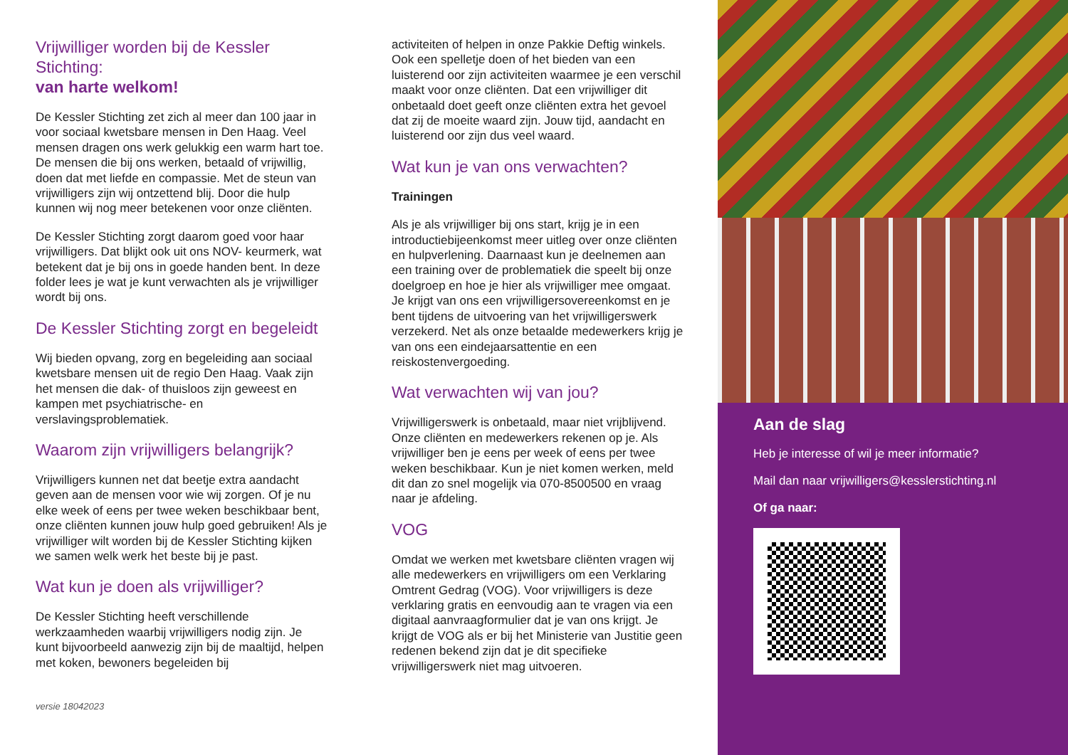Vrijwilliger worden bij de Kessler Stichting:
van harte welkom!
De Kessler Stichting zet zich al meer dan 100 jaar in voor sociaal kwetsbare mensen in Den Haag. Veel mensen dragen ons werk gelukkig een warm hart toe. De mensen die bij ons werken, betaald of vrijwillig, doen dat met liefde en compassie. Met de steun van vrijwilligers zijn wij ontzettend blij. Door die hulp kunnen wij nog meer betekenen voor onze cliënten.
De Kessler Stichting zorgt daarom goed voor haar vrijwilligers. Dat blijkt ook uit ons NOV- keurmerk, wat betekent dat je bij ons in goede handen bent. In deze folder lees je wat je kunt verwachten als je vrijwilliger wordt bij ons.
De Kessler Stichting zorgt en begeleidt
Wij bieden opvang, zorg en begeleiding aan sociaal kwetsbare mensen uit de regio Den Haag. Vaak zijn het mensen die dak- of thuisloos zijn geweest en kampen met psychiatrische- en verslavingsproblematiek.
Waarom zijn vrijwilligers belangrijk?
Vrijwilligers kunnen net dat beetje extra aandacht geven aan de mensen voor wie wij zorgen. Of je nu elke week of eens per twee weken beschikbaar bent, onze cliënten kunnen jouw hulp goed gebruiken! Als je vrijwilliger wilt worden bij de Kessler Stichting kijken we samen welk werk het beste bij je past.
Wat kun je doen als vrijwilliger?
De Kessler Stichting heeft verschillende werkzaamheden waarbij vrijwilligers nodig zijn. Je kunt bijvoorbeeld aanwezig zijn bij de maaltijd, helpen met koken, bewoners begeleiden bij
versie 18042023
activiteiten of helpen in onze Pakkie Deftig winkels. Ook een spelletje doen of het bieden van een luisterend oor zijn activiteiten waarmee je een verschil maakt voor onze cliënten. Dat een vrijwilliger dit onbetaald doet geeft onze cliënten extra het gevoel dat zij de moeite waard zijn. Jouw tijd, aandacht en luisterend oor zijn dus veel waard.
Wat kun je van ons verwachten?
Trainingen
Als je als vrijwilliger bij ons start, krijg je in een introductiebijeenkomst meer uitleg over onze cliënten en hulpverlening. Daarnaast kun je deelnemen aan een training over de problematiek die speelt bij onze doelgroep en hoe je hier als vrijwilliger mee omgaat. Je krijgt van ons een vrijwilligersovereenkomst en je bent tijdens de uitvoering van het vrijwilligerswerk verzekerd. Net als onze betaalde medewerkers krijg je van ons een eindejaarsattentie en een reiskostenvergoeding.
Wat verwachten wij van jou?
Vrijwilligerswerk is onbetaald, maar niet vrijblijvend. Onze cliënten en medewerkers rekenen op je. Als vrijwilliger ben je eens per week of eens per twee weken beschikbaar. Kun je niet komen werken, meld dit dan zo snel mogelijk via 070-8500500 en vraag naar je afdeling.
VOG
Omdat we werken met kwetsbare cliënten vragen wij alle medewerkers en vrijwilligers om een Verklaring Omtrent Gedrag (VOG). Voor vrijwilligers is deze verklaring gratis en eenvoudig aan te vragen via een digitaal aanvraagformulier dat je van ons krijgt. Je krijgt de VOG als er bij het Ministerie van Justitie geen redenen bekend zijn dat je dit specifieke vrijwilligerswerk niet mag uitvoeren.
Aan de slag
Heb je interesse of wil je meer informatie?
Mail dan naar vrijwilligers@kesslerstichting.nl
Of ga naar: